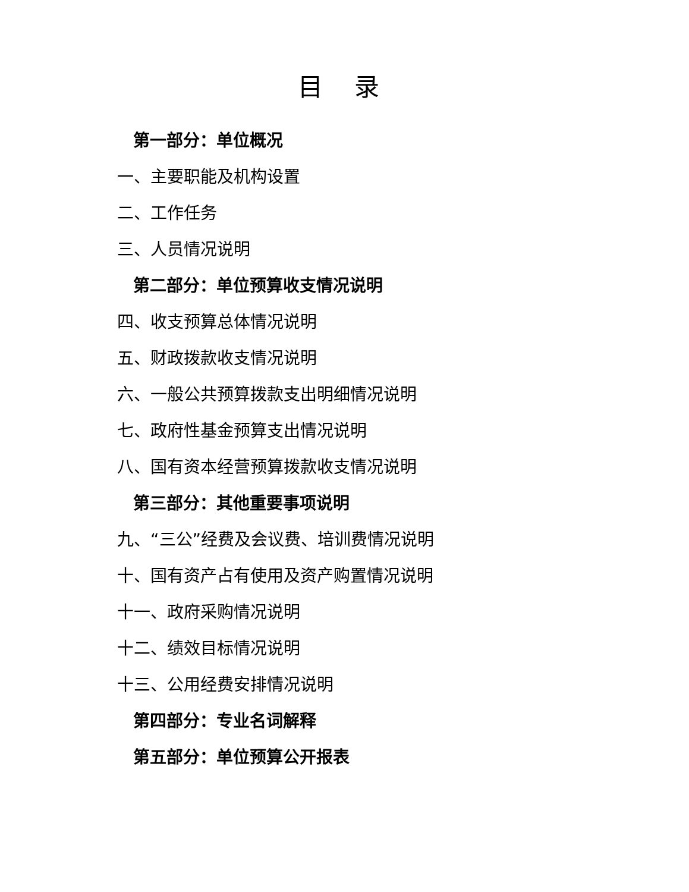目 录
第一部分：单位概况
一、主要职能及机构设置
二、工作任务
三、人员情况说明
第二部分：单位预算收支情况说明
四、收支预算总体情况说明
五、财政拨款收支情况说明
六、一般公共预算拨款支出明细情况说明
七、政府性基金预算支出情况说明
八、国有资本经营预算拨款收支情况说明
第三部分：其他重要事项说明
九、“三公”经费及会议费、培训费情况说明
十、国有资产占有使用及资产购置情况说明
十一、政府采购情况说明
十二、绩效目标情况说明
十三、公用经费安排情况说明
第四部分：专业名词解释
第五部分：单位预算公开报表